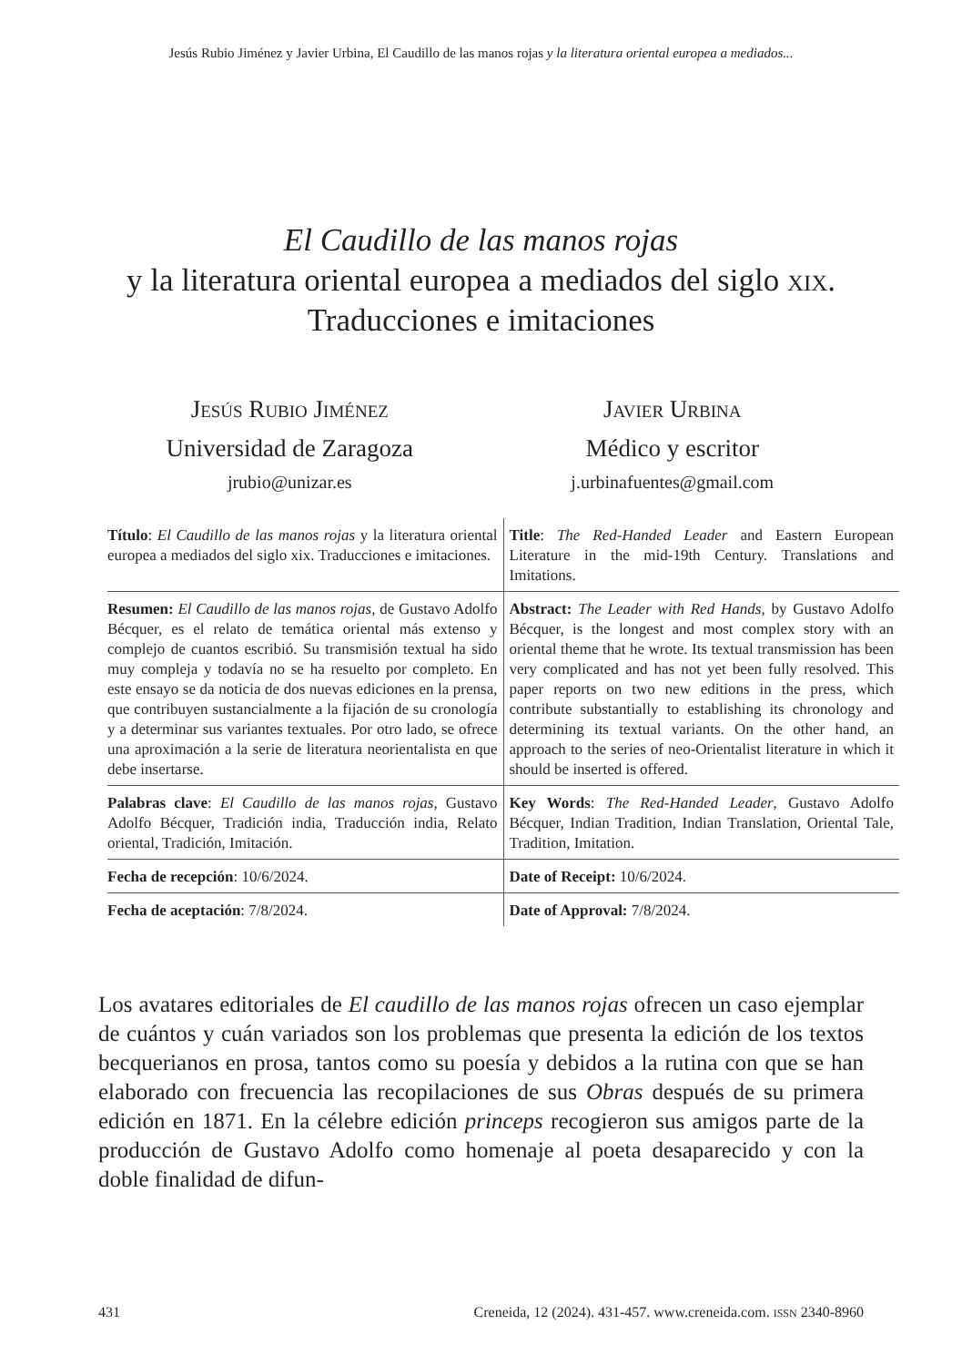Jesús Rubio Jiménez y Javier Urbina, El Caudillo de las manos rojas y la literatura oriental europea a mediados...
El Caudillo de las manos rojas
y la literatura oriental europea a mediados del siglo xix.
Traducciones e imitaciones
Jesús Rubio Jiménez
Universidad de Zaragoza
jrubio@unizar.es
Javier Urbina
Médico y escritor
j.urbinafuentes@gmail.com
| Título : El Caudillo de las manos rojas y la literatura oriental europea a mediados del siglo xix. Traducciones e imitaciones. | Title : The Red-Handed Leader and Eastern European Literature in the mid-19th Century. Translations and Imitations. |
| Resumen: El Caudillo de las manos rojas , de Gustavo Adolfo Bécquer, es el relato de temática oriental más extenso y complejo de cuantos escribió. Su transmisión textual ha sido muy compleja y todavía no se ha resuelto por completo. En este ensayo se da noticia de dos nuevas ediciones en la prensa, que contribuyen sustancialmente a la fijación de su cronología y a determinar sus variantes textuales. Por otro lado, se ofrece una aproximación a la serie de literatura neorientalista en que debe insertarse. | Abstract: The Leader with Red Hands , by Gustavo Adolfo Bécquer, is the longest and most complex story with an oriental theme that he wrote. Its textual transmission has been very complicated and has not yet been fully resolved. This paper reports on two new editions in the press, which contribute substantially to establishing its chronology and determining its textual variants. On the other hand, an approach to the series of neo-Orientalist literature in which it should be inserted is offered. |
| Palabras clave : El Caudillo de las manos rojas , Gustavo Adolfo Bécquer, Tradición india, Traducción india, Relato oriental, Tradición, Imitación. | Key Words : The Red-Handed Leader , Gustavo Adolfo Bécquer, Indian Tradition, Indian Translation, Oriental Tale, Tradition, Imitation. |
| Fecha de recepción : 10/6/2024. | Date of Receipt: 10/6/2024. |
| Fecha de aceptación : 7/8/2024. | Date of Approval: 7/8/2024. |
Los avatares editoriales de El caudillo de las manos rojas ofrecen un caso ejemplar de cuántos y cuán variados son los problemas que presenta la edición de los textos becquerianos en prosa, tantos como su poesía y debidos a la rutina con que se han elaborado con frecuencia las recopilaciones de sus Obras después de su primera edición en 1871. En la célebre edición princeps recogieron sus amigos parte de la producción de Gustavo Adolfo como homenaje al poeta desaparecido y con la doble finalidad de difun-
431 Creneida, 12 (2024). 431-457. www.creneida.com. ISSN 2340-8960